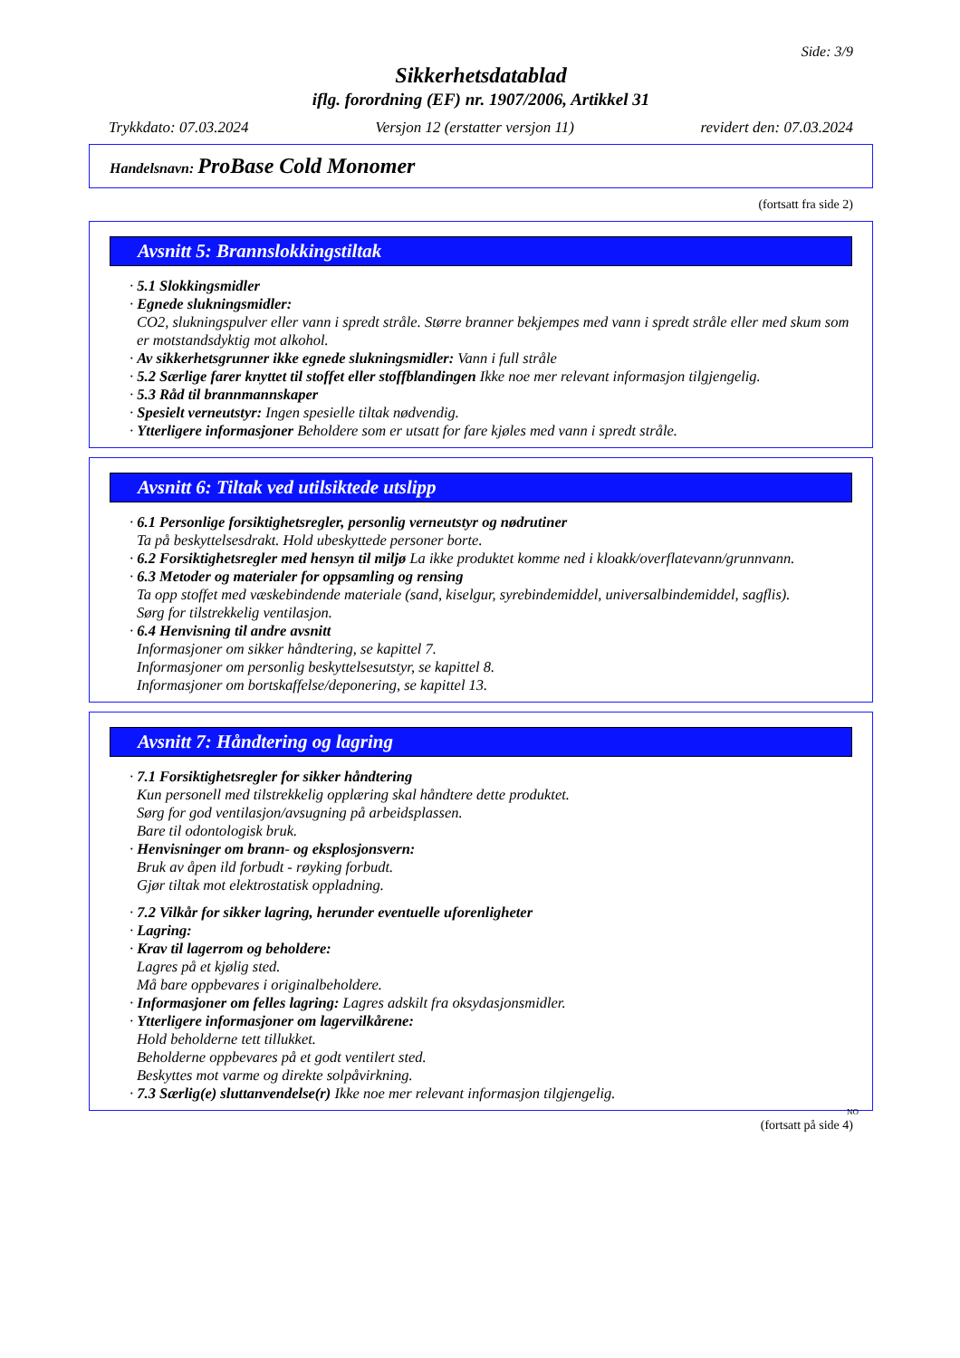Side: 3/9
Sikkerhetsdatablad
iflg. forordning (EF) nr. 1907/2006, Artikkel 31
Trykkdato: 07.03.2024 Versjon 12 (erstatter versjon 11) revidert den: 07.03.2024
Handelsnavn: ProBase Cold Monomer
(fortsatt fra side 2)
Avsnitt 5: Brannslokkingstiltak
· 5.1 Slokkingsmidler
· Egnede slukningsmidler:
CO2, slukningspulver eller vann i spredt stråle. Større branner bekjempes med vann i spredt stråle eller med skum som er motstandsdyktig mot alkohol.
· Av sikkerhetsgrunner ikke egnede slukningsmidler: Vann i full stråle
· 5.2 Særlige farer knyttet til stoffet eller stoffblandingen Ikke noe mer relevant informasjon tilgjengelig.
· 5.3 Råd til brannmannskaper
· Spesielt verneutstyr: Ingen spesielle tiltak nødvendig.
· Ytterligere informasjoner Beholdere som er utsatt for fare kjøles med vann i spredt stråle.
Avsnitt 6: Tiltak ved utilsiktede utslipp
· 6.1 Personlige forsiktighetsregler, personlig verneutstyr og nødrutiner
Ta på beskyttelsesdrakt. Hold ubeskyttede personer borte.
· 6.2 Forsiktighetsregler med hensyn til miljø La ikke produktet komme ned i kloakk/overflatevann/grunnvann.
· 6.3 Metoder og materialer for oppsamling og rensing
Ta opp stoffet med væskebindende materiale (sand, kiselgur, syrebindemiddel, universalbindemiddel, sagflis).
Sørg for tilstrekkelig ventilasjon.
· 6.4 Henvisning til andre avsnitt
Informasjoner om sikker håndtering, se kapittel 7.
Informasjoner om personlig beskyttelsesutstyr, se kapittel 8.
Informasjoner om bortskaffelse/deponering, se kapittel 13.
Avsnitt 7: Håndtering og lagring
· 7.1 Forsiktighetsregler for sikker håndtering
Kun personell med tilstrekkelig opplæring skal håndtere dette produktet.
Sørg for god ventilasjon/avsugning på arbeidsplassen.
Bare til odontologisk bruk.
· Henvisninger om brann- og eksplosjonsvern:
Bruk av åpen ild forbudt - røyking forbudt.
Gjør tiltak mot elektrostatisk oppladning.
· 7.2 Vilkår for sikker lagring, herunder eventuelle uforenligheter
· Lagring:
· Krav til lagerrom og beholdere:
Lagres på et kjølig sted.
Må bare oppbevares i originalbeholdere.
· Informasjoner om felles lagring: Lagres adskilt fra oksydasjonsmidler.
· Ytterligere informasjoner om lagervilkårene:
Hold beholderne tett tillukket.
Beholderne oppbevares på et godt ventilert sted.
Beskyttes mot varme og direkte solpåvirkning.
· 7.3 Særlig(e) sluttanvendelse(r) Ikke noe mer relevant informasjon tilgjengelig.
NO
(fortsatt på side 4)